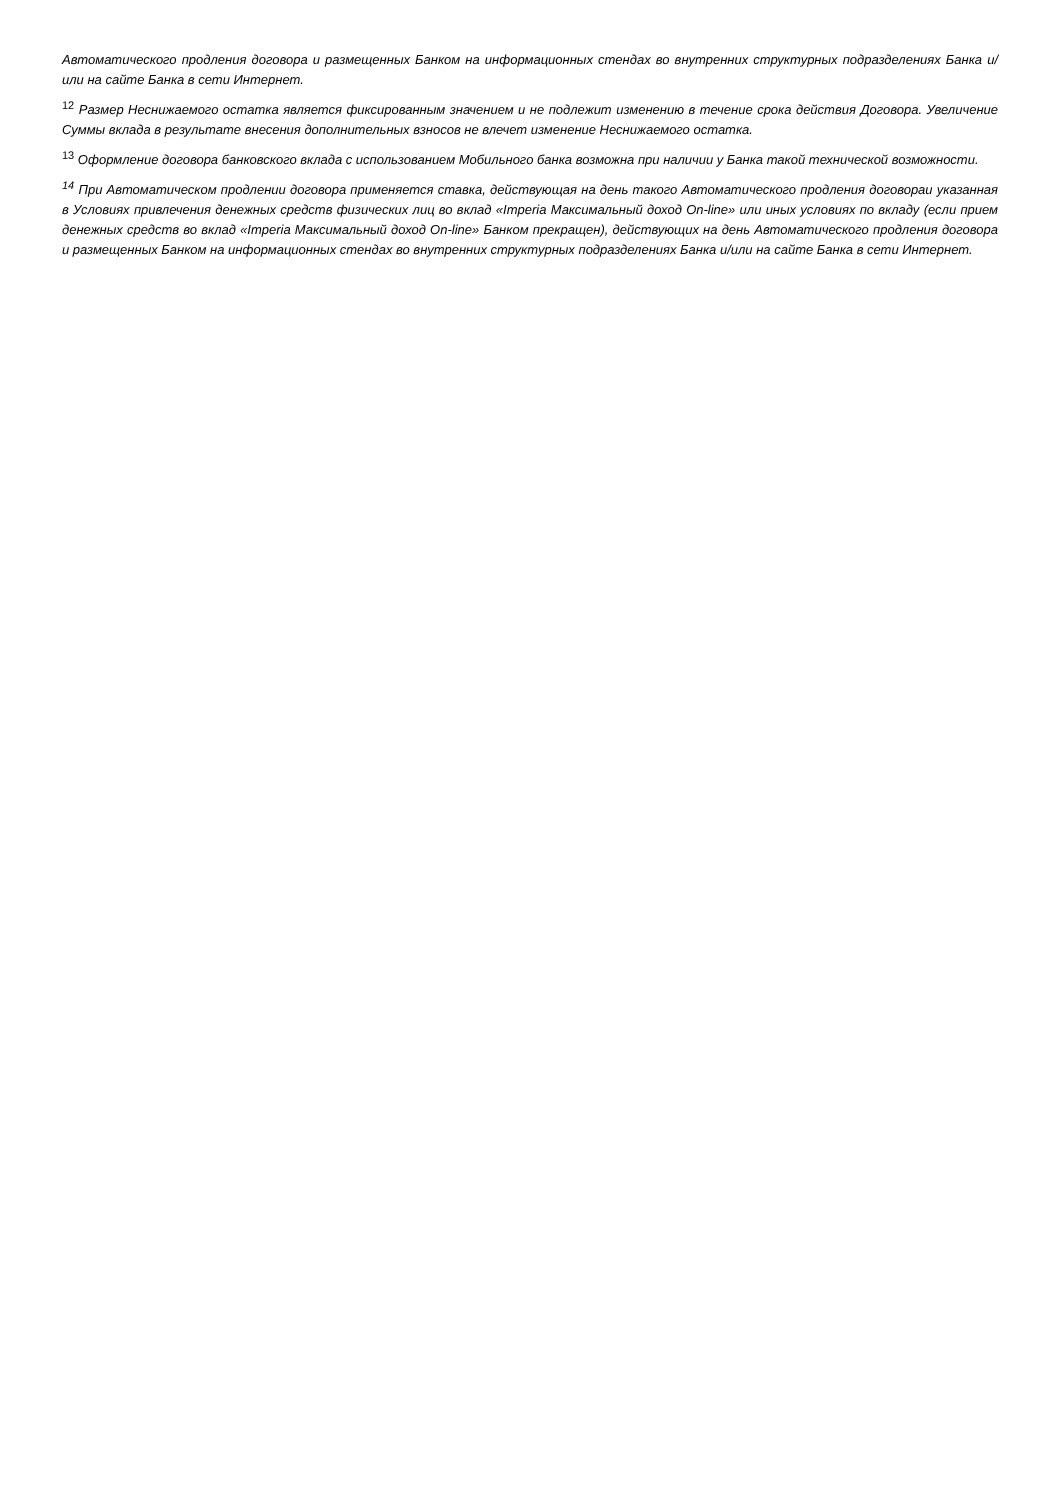Автоматического продления договора и размещенных Банком на информационных стендах во внутренних структурных подразделениях Банка и/или на сайте Банка в сети Интернет.
<sup>12</sup> Размер Неснижаемого остатка является фиксированным значением и не подлежит изменению в течение срока действия Договора. Увеличение Суммы вклада в результате внесения дополнительных взносов не влечет изменение Неснижаемого остатка.
<sup>13</sup> Оформление договора банковского вклада с использованием Мобильного банка возможна при наличии у Банка такой технической возможности.
<sup>14</sup> При Автоматическом продлении договора применяется ставка, действующая на день такого Автоматического продления договораи указанная в Условиях привлечения денежных средств физических лиц во вклад «Imperia Максимальный доход On-line» или иных условиях по вкладу (если прием денежных средств во вклад «Imperia Максимальный доход On-line» Банком прекращен), действующих на день Автоматического продления договора и размещенных Банком на информационных стендах во внутренних структурных подразделениях Банка и/или на сайте Банка в сети Интернет.